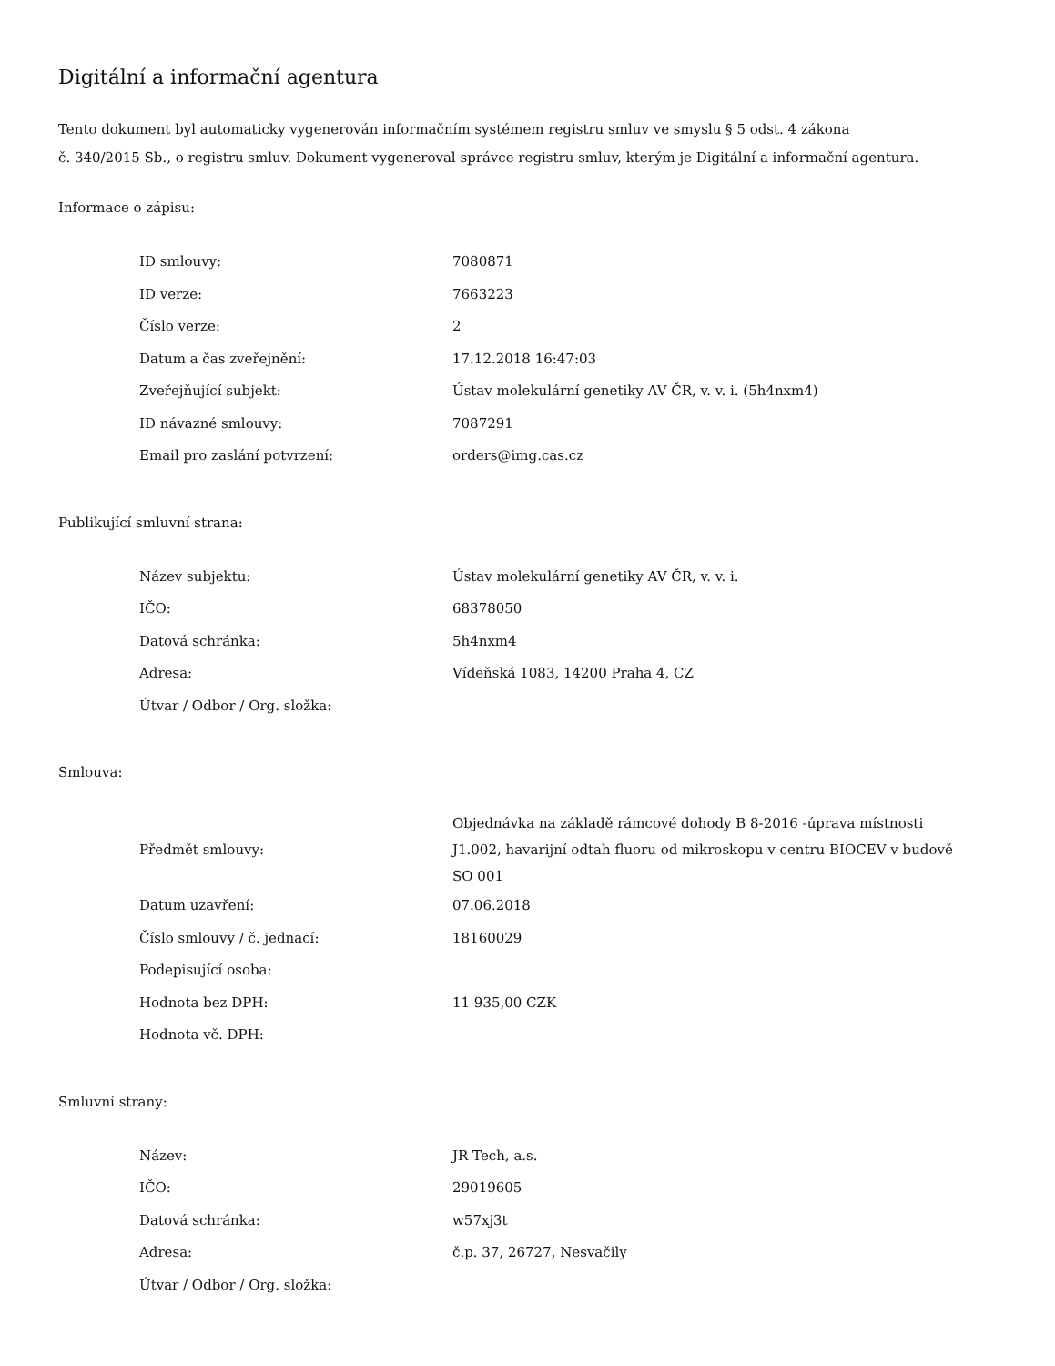Digitální a informační agentura
Tento dokument byl automaticky vygenerován informačním systémem registru smluv ve smyslu § 5 odst. 4 zákona
č. 340/2015 Sb., o registru smluv. Dokument vygeneroval správce registru smluv, kterým je Digitální a informační agentura.
Informace o zápisu:
| ID smlouvy: | 7080871 |
| ID verze: | 7663223 |
| Číslo verze: | 2 |
| Datum a čas zveřejnění: | 17.12.2018 16:47:03 |
| Zveřejňující subjekt: | Ústav molekulární genetiky AV ČR, v. v. i. (5h4nxm4) |
| ID návazné smlouvy: | 7087291 |
| Email pro zaslání potvrzení: | orders@img.cas.cz |
Publikující smluvní strana:
| Název subjektu: | Ústav molekulární genetiky AV ČR, v. v. i. |
| IČO: | 68378050 |
| Datová schránka: | 5h4nxm4 |
| Adresa: | Vídeňská 1083, 14200 Praha 4, CZ |
| Útvar / Odbor / Org. složka: | |
Smlouva:
| Předmět smlouvy: | Objednávka na základě rámcové dohody B 8-2016 -úprava místnosti J1.002, havarijní odtah fluoru od mikroskopu v centru BIOCEV v budově SO 001 |
| Datum uzavření: | 07.06.2018 |
| Číslo smlouvy / č. jednací: | 18160029 |
| Podepisující osoba: | |
| Hodnota bez DPH: | 11 935,00 CZK |
| Hodnota vč. DPH: | |
Smluvní strany:
| Název: | JR Tech, a.s. |
| IČO: | 29019605 |
| Datová schránka: | w57xj3t |
| Adresa: | č.p. 37, 26727, Nesvačily |
| Útvar / Odbor / Org. složka: | |